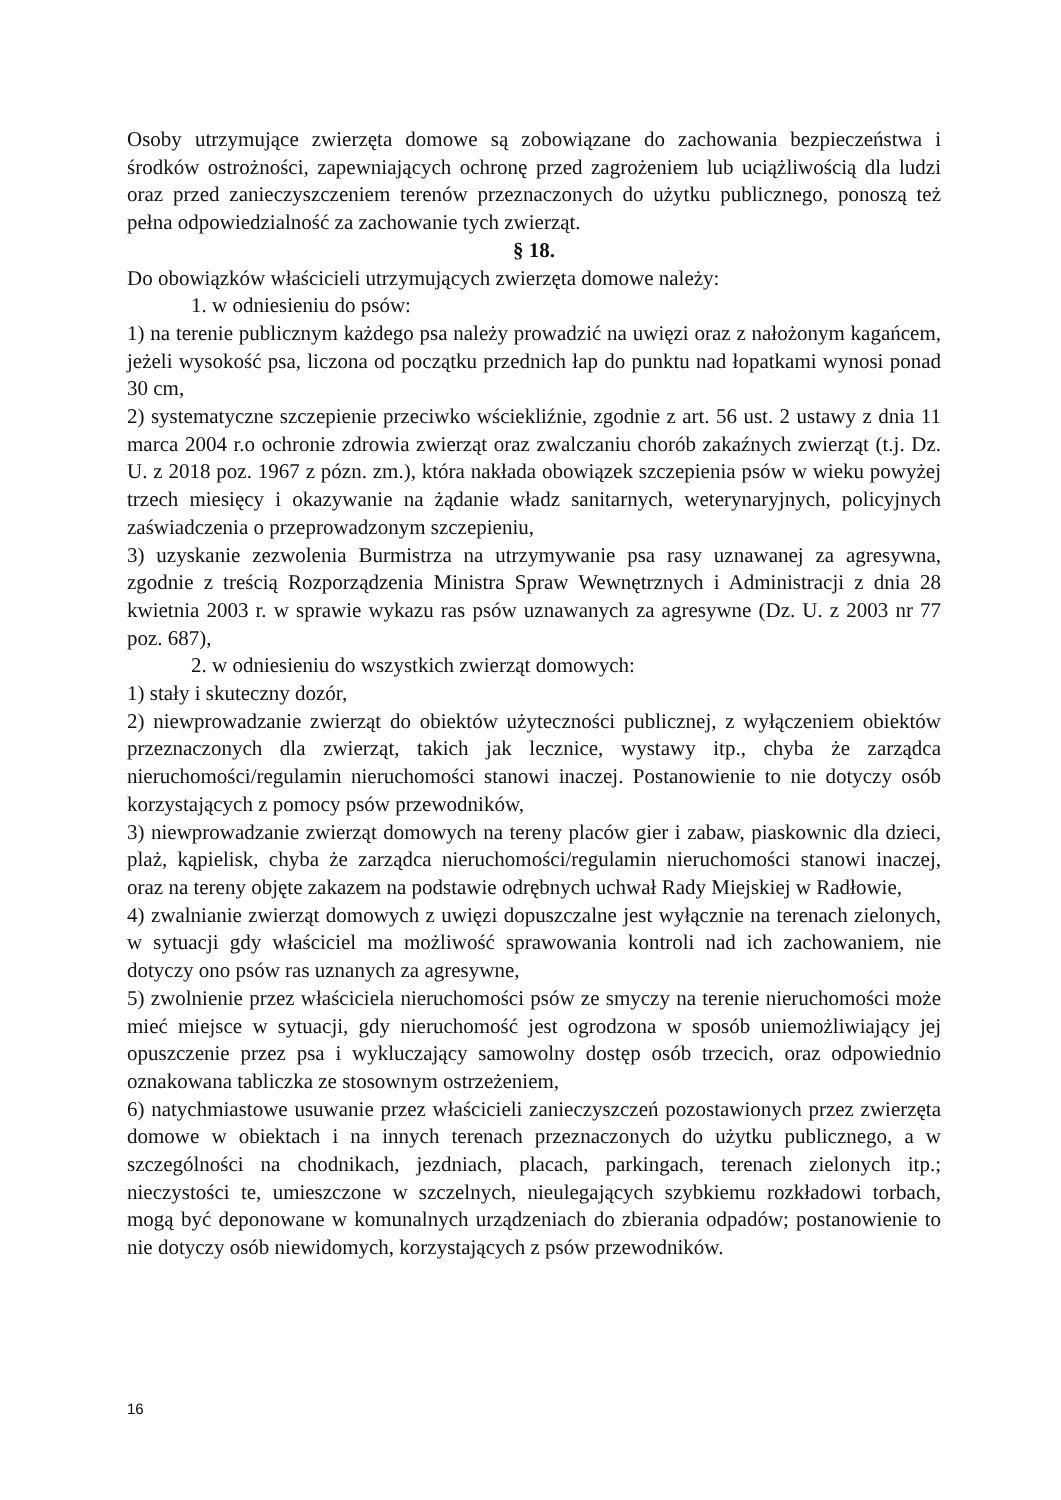Osoby utrzymujące zwierzęta domowe są zobowiązane do zachowania bezpieczeństwa i środków ostrożności, zapewniających ochronę przed zagrożeniem lub uciążliwością dla ludzi oraz przed zanieczyszczeniem terenów przeznaczonych do użytku publicznego, ponoszą też pełna odpowiedzialność za zachowanie tych zwierząt.
§ 18.
Do obowiązków właścicieli utrzymujących zwierzęta domowe należy:
1. w odniesieniu do psów:
1) na terenie publicznym każdego psa należy prowadzić na uwięzi oraz z nałożonym kagańcem, jeżeli wysokość psa, liczona od początku przednich łap do punktu nad łopatkami wynosi ponad 30 cm,
2) systematyczne szczepienie przeciwko wściekliźnie, zgodnie z art. 56 ust. 2 ustawy z dnia 11 marca 2004 r.o ochronie zdrowia zwierząt oraz zwalczaniu chorób zakaźnych zwierząt (t.j. Dz. U. z 2018 poz. 1967 z pózn. zm.), która nakłada obowiązek szczepienia psów w wieku powyżej trzech miesięcy i okazywanie na żądanie władz sanitarnych, weterynaryjnych, policyjnych zaświadczenia o przeprowadzonym szczepieniu,
3) uzyskanie zezwolenia Burmistrza na utrzymywanie psa rasy uznawanej za agresywna, zgodnie z treścią Rozporządzenia Ministra Spraw Wewnętrznych i Administracji z dnia 28 kwietnia 2003 r. w sprawie wykazu ras psów uznawanych za agresywne (Dz. U. z 2003 nr 77 poz. 687),
2. w odniesieniu do wszystkich zwierząt domowych:
1) stały i skuteczny dozór,
2) niewprowadzanie zwierząt do obiektów użyteczności publicznej, z wyłączeniem obiektów przeznaczonych dla zwierząt, takich jak lecznice, wystawy itp., chyba że zarządca nieruchomości/regulamin nieruchomości stanowi inaczej. Postanowienie to nie dotyczy osób korzystających z pomocy psów przewodników,
3) niewprowadzanie zwierząt domowych na tereny placów gier i zabaw, piaskownic dla dzieci, plaż, kąpielisk, chyba że zarządca nieruchomości/regulamin nieruchomości stanowi inaczej, oraz na tereny objęte zakazem na podstawie odrębnych uchwał Rady Miejskiej w Radłowie,
4) zwalnianie zwierząt domowych z uwięzi dopuszczalne jest wyłącznie na terenach zielonych, w sytuacji gdy właściciel ma możliwość sprawowania kontroli nad ich zachowaniem, nie dotyczy ono psów ras uznanych za agresywne,
5) zwolnienie przez właściciela nieruchomości psów ze smyczy na terenie nieruchomości może mieć miejsce w sytuacji, gdy nieruchomość jest ogrodzona w sposób uniemożliwiający jej opuszczenie przez psa i wykluczający samowolny dostęp osób trzecich, oraz odpowiednio oznakowana tabliczka ze stosownym ostrzeżeniem,
6) natychmiastowe usuwanie przez właścicieli zanieczyszczeń pozostawionych przez zwierzęta domowe w obiektach i na innych terenach przeznaczonych do użytku publicznego, a w szczególności na chodnikach, jezdniach, placach, parkingach, terenach zielonych itp.; nieczystości te, umieszczone w szczelnych, nieulegających szybkiemu rozkładowi torbach, mogą być deponowane w komunalnych urządzeniach do zbierania odpadów; postanowienie to nie dotyczy osób niewidomych, korzystających z psów przewodników.
16